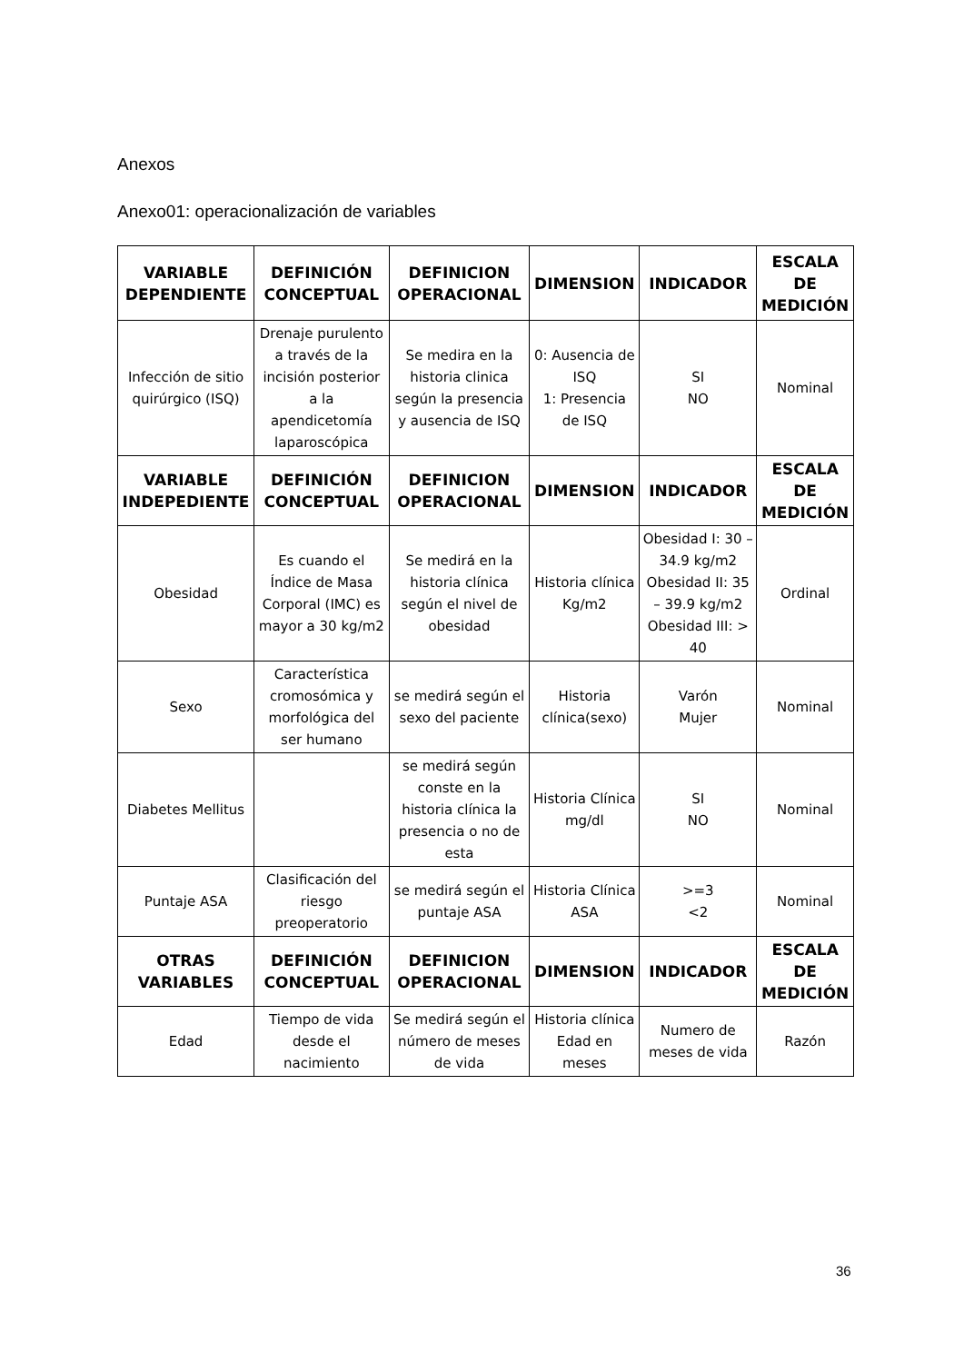Anexos
Anexo01: operacionalización de variables
| VARIABLE DEPENDIENTE | DEFINICIÓN CONCEPTUAL | DEFINICION OPERACIONAL | DIMENSION | INDICADOR | ESCALA DE MEDICIÓN |
| --- | --- | --- | --- | --- | --- |
| Infección de sitio quirúrgico (ISQ) | Drenaje purulento a través de la incisión posterior a la apendicetomía laparoscópica | Se medira en la historia clinica según la presencia y ausencia de ISQ | 0: Ausencia de ISQ 1: Presencia de ISQ | SI NO | Nominal |
| VARIABLE INDEPEDIENTE | DEFINICIÓN CONCEPTUAL | DEFINICION OPERACIONAL | DIMENSION | INDICADOR | ESCALA DE MEDICIÓN |
| Obesidad | Es cuando el Índice de Masa Corporal (IMC) es mayor a 30 kg/m2 | Se medirá en la historia clínica según el nivel de obesidad | Historia clínica Kg/m2 | Obesidad I: 30 – 34.9 kg/m2 Obesidad II: 35 – 39.9 kg/m2 Obesidad III: > 40 | Ordinal |
| Sexo | Característica cromosómica y morfológica del ser humano | se medirá según el sexo del paciente | Historia clínica(sexo) | Varón Mujer | Nominal |
| Diabetes Mellitus | | se medirá según conste en la historia clínica la presencia o no de esta | Historia Clínica mg/dl | SI NO | Nominal |
| Puntaje ASA | Clasificación del riesgo preoperatorio | se medirá según el puntaje ASA | Historia Clínica ASA | >=3 <2 | Nominal |
| OTRAS VARIABLES | DEFINICIÓN CONCEPTUAL | DEFINICION OPERACIONAL | DIMENSION | INDICADOR | ESCALA DE MEDICIÓN |
| Edad | Tiempo de vida desde el nacimiento | Se medirá según el número de meses de vida | Historia clínica Edad en meses | Numero de meses de vida | Razón |
36